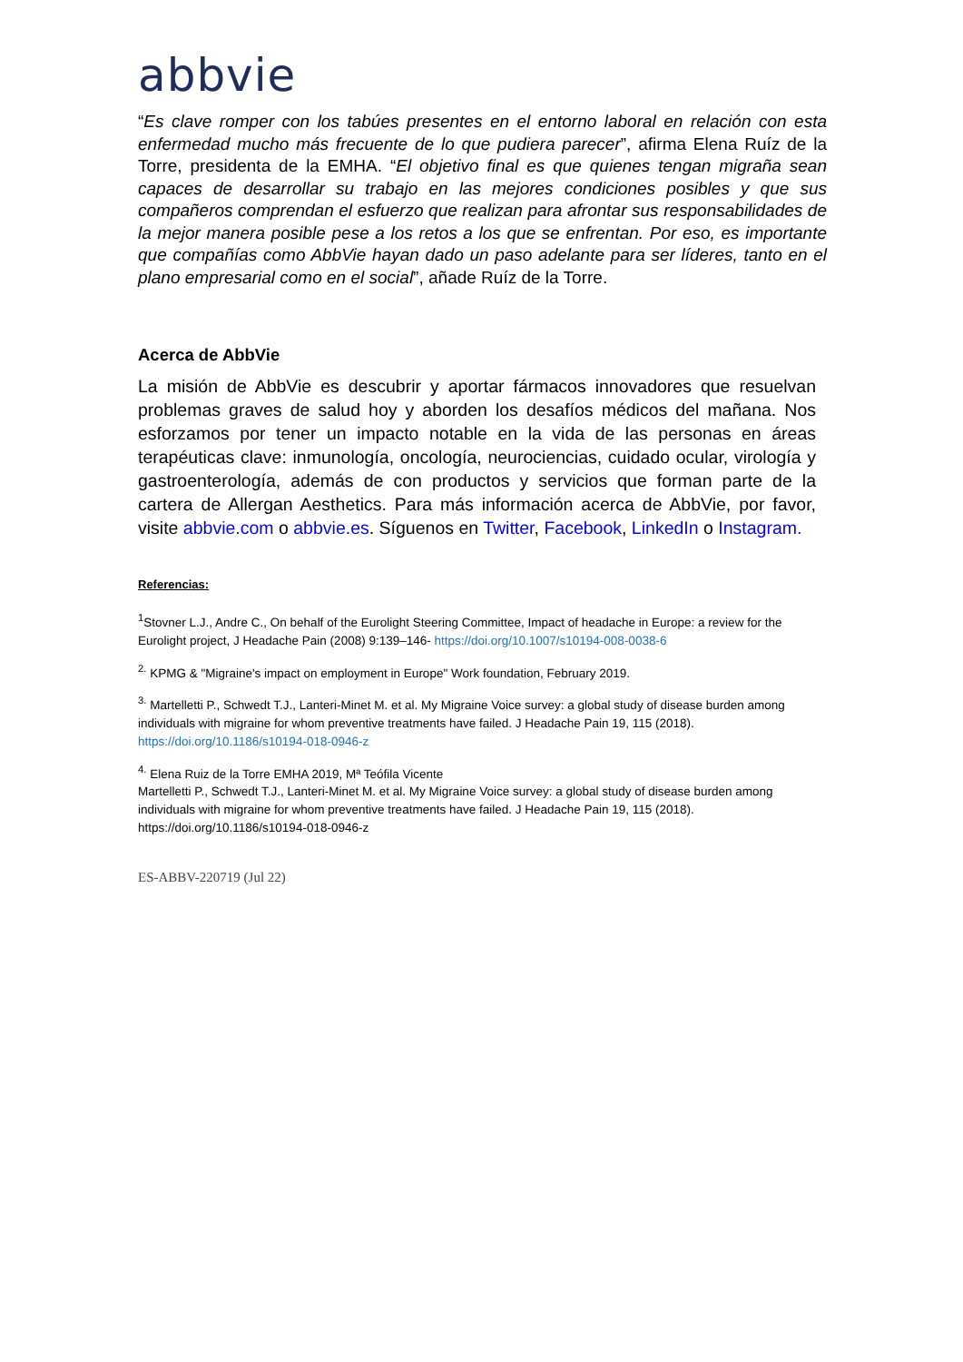abbvie
“Es clave romper con los tabúes presentes en el entorno laboral en relación con esta enfermedad mucho más frecuente de lo que pudiera parecer”, afirma Elena Ruíz de la Torre, presidenta de la EMHA. “El objetivo final es que quienes tengan migraña sean capaces de desarrollar su trabajo en las mejores condiciones posibles y que sus compañeros comprendan el esfuerzo que realizan para afrontar sus responsabilidades de la mejor manera posible pese a los retos a los que se enfrentan. Por eso, es importante que compañías como AbbVie hayan dado un paso adelante para ser líderes, tanto en el plano empresarial como en el social”, añade Ruíz de la Torre.
Acerca de AbbVie
La misión de AbbVie es descubrir y aportar fármacos innovadores que resuelvan problemas graves de salud hoy y aborden los desafíos médicos del mañana. Nos esforzamos por tener un impacto notable en la vida de las personas en áreas terapéuticas clave: inmunología, oncología, neurociencias, cuidado ocular, virología y gastroenterología, además de con productos y servicios que forman parte de la cartera de Allergan Aesthetics. Para más información acerca de AbbVie, por favor, visite abbvie.com o abbvie.es. Síguenos en Twitter, Facebook, LinkedIn o Instagram.
Referencias:
<sup>1</sup> Stovner L.J., Andre C., On behalf of the Eurolight Steering Committee, Impact of headache in Europe: a review for the Eurolight project, J Headache Pain (2008) 9:139–146- https://doi.org/10.1007/s10194-008-0038-6
<sup>2.</sup> KPMG & "Migraine's impact on employment in Europe" Work foundation, February 2019.
<sup>3.</sup> Martelletti P., Schwedt T.J., Lanteri-Minet M. et al. My Migraine Voice survey: a global study of disease burden among individuals with migraine for whom preventive treatments have failed. J Headache Pain 19, 115 (2018). https://doi.org/10.1186/s10194-018-0946-z
<sup>4.</sup> Elena Ruiz de la Torre EMHA 2019, Mª Teófila Vicente
Martelletti P., Schwedt T.J., Lanteri-Minet M. et al. My Migraine Voice survey: a global study of disease burden among individuals with migraine for whom preventive treatments have failed. J Headache Pain 19, 115 (2018). https://doi.org/10.1186/s10194-018-0946-z
ES-ABBV-220719 (Jul 22)